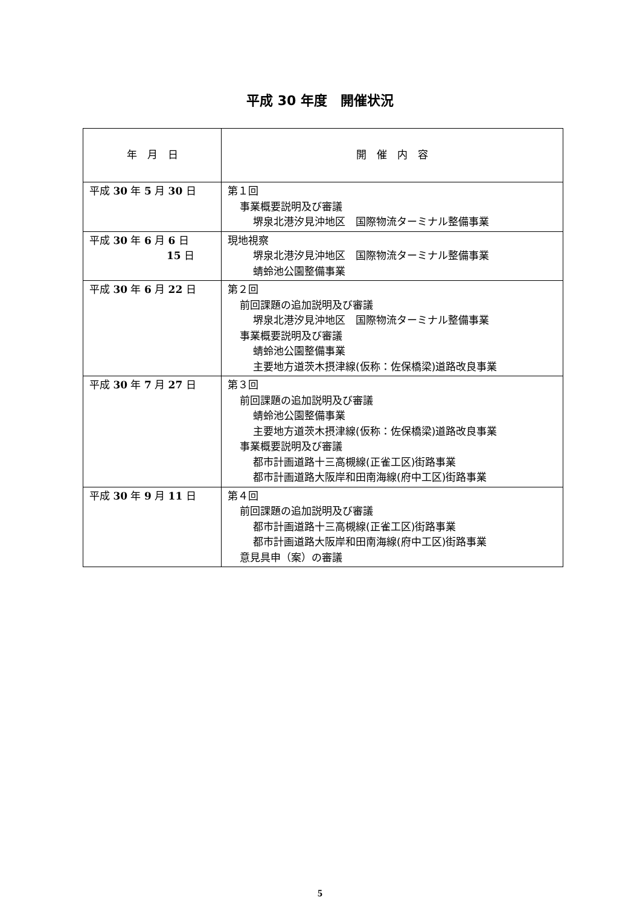平成 30 年度　開催状況
| 年 月 日 | 開 催 内 容 |
| --- | --- |
| 平成 30 年 5 月 30 日 | 第１回 事業概要説明及び審議 堺泉北港汐見沖地区 国際物流ターミナル整備事業 |
| 平成 30 年 6 月 6 日 15 日 | 現地視察 堺泉北港汐見沖地区 国際物流ターミナル整備事業 蜻蛉池公園整備事業 |
| 平成 30 年 6 月 22 日 | 第２回 前回課題の追加説明及び審議 堺泉北港汐見沖地区 国際物流ターミナル整備事業 事業概要説明及び審議 蜻蛉池公園整備事業 主要地方道茨木摂津線(仮称：佐保橋梁)道路改良事業 |
| 平成 30 年 7 月 27 日 | 第３回 前回課題の追加説明及び審議 蜻蛉池公園整備事業 主要地方道茨木摂津線(仮称：佐保橋梁)道路改良事業 事業概要説明及び審議 都市計画道路十三高槻線(正雀工区)街路事業 都市計画道路大阪岸和田南海線(府中工区)街路事業 |
| 平成 30 年 9 月 11 日 | 第４回 前回課題の追加説明及び審議 都市計画道路十三高槻線(正雀工区)街路事業 都市計画道路大阪岸和田南海線(府中工区)街路事業 意見具申（案）の審議 |
5